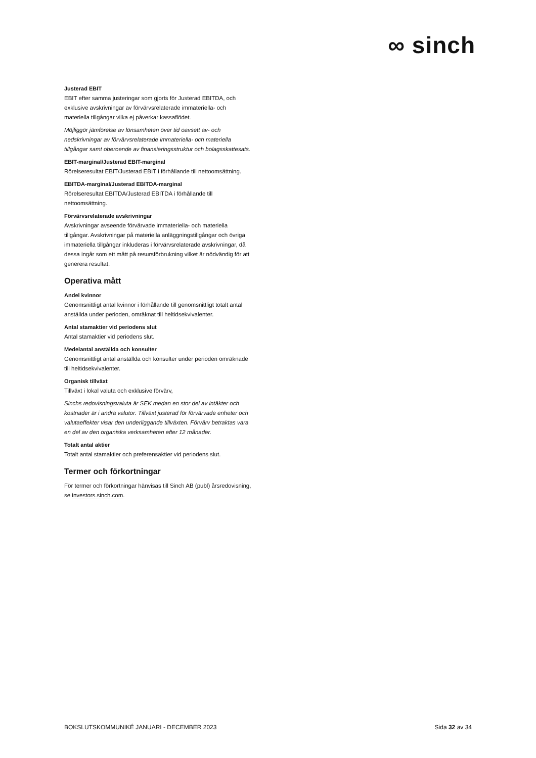∞ sinch
Justerad EBIT
EBIT efter samma justeringar som gjorts för Justerad EBITDA, och exklusive avskrivningar av förvärvsrelaterade immateriella- och materiella tillgångar vilka ej påverkar kassaflödet.
Möjliggör jämförelse av lönsamheten över tid oavsett av- och nedskrivningar av förvärvsrelaterade immateriella- och materiella tillgångar samt oberoende av finansieringsstruktur och bolagsskattesats.
EBIT-marginal/Justerad EBIT-marginal
Rörelseresultat EBIT/Justerad EBIT i förhållande till nettoomsättning.
EBITDA-marginal/Justerad EBITDA-marginal
Rörelseresultat EBITDA/Justerad EBITDA i förhållande till nettoomsättning.
Förvärvsrelaterade avskrivningar
Avskrivningar avseende förvärvade immateriella- och materiella tillgångar. Avskrivningar på materiella anläggningstillgångar och övriga immateriella tillgångar inkluderas i förvärvsrelaterade avskrivningar, då dessa ingår som ett mått på resursförbrukning vilket är nödvändig för att generera resultat.
Operativa mått
Andel kvinnor
Genomsnittligt antal kvinnor i förhållande till genomsnittligt totalt antal anställda under perioden, omräknat till heltidsekvivalenter.
Antal stamaktier vid periodens slut
Antal stamaktier vid periodens slut.
Medelantal anställda och konsulter
Genomsnittligt antal anställda och konsulter under perioden omräknade till heltidsekvivalenter.
Organisk tillväxt
Tillväxt i lokal valuta och exklusive förvärv,
Sinchs redovisningsvaluta är SEK medan en stor del av intäkter och kostnader är i andra valutor. Tillväxt justerad för förvärvade enheter och valutaeffekter visar den underliggande tillväxten. Förvärv betraktas vara en del av den organiska verksamheten efter 12 månader.
Totalt antal aktier
Totalt antal stamaktier och preferensaktier vid periodens slut.
Termer och förkortningar
För termer och förkortningar hänvisas till Sinch AB (publ) årsredovisning, se investors.sinch.com.
BOKSLUTSKOMMUNIKÉ JANUARI - DECEMBER 2023 Sida 32 av 34